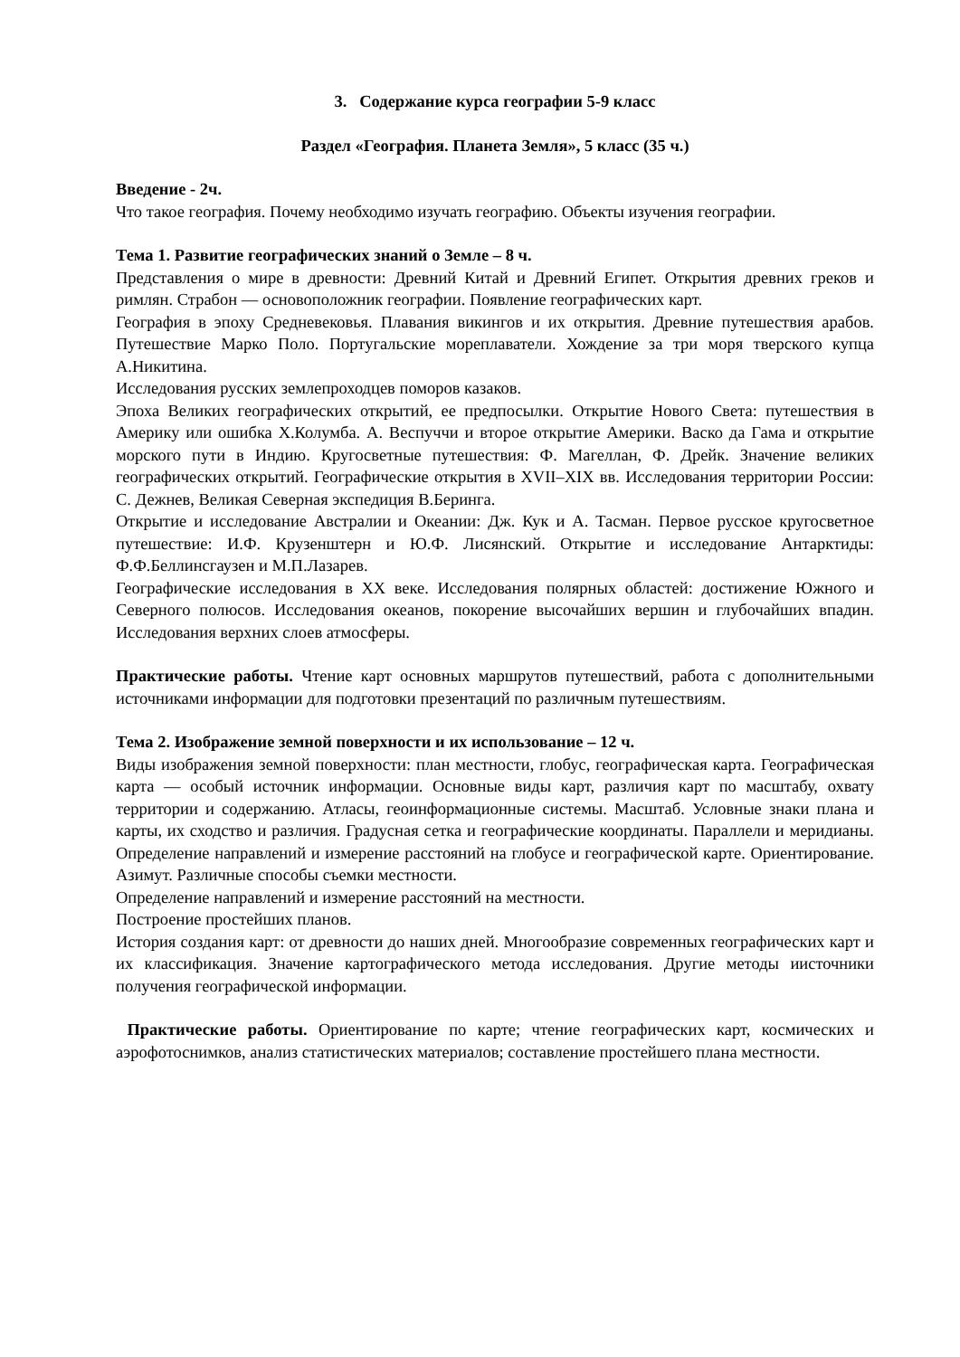3. Содержание курса географии 5-9 класс
Раздел «География. Планета Земля», 5 класс (35 ч.)
Введение - 2ч.
Что такое география. Почему необходимо изучать географию. Объекты изучения географии.
Тема 1. Развитие географических знаний о Земле – 8 ч.
Представления о мире в древности: Древний Китай и Древний Египет. Открытия древних греков и римлян. Страбон — основоположник географии. Появление географических карт.
География в эпоху Средневековья. Плавания викингов и их открытия. Древние путешествия арабов. Путешествие Марко Поло. Португальские мореплаватели. Хождение за три моря тверского купца А.Никитина.
Исследования русских землепроходцев поморов казаков.
Эпоха Великих географических открытий, ее предпосылки. Открытие Нового Света: путешествия в Америку или ошибка Х.Колумба. А. Веспуччи и второе открытие Америки. Васко да Гама и открытие морского пути в Индию. Кругосветные путешествия: Ф. Магеллан, Ф. Дрейк. Значение великих географических открытий. Географические открытия в XVII–XIX вв. Исследования территории России: С. Дежнев, Великая Северная экспедиция В.Беринга.
Открытие и исследование Австралии и Океании: Дж. Кук и А. Тасман. Первое русское кругосветное путешествие: И.Ф. Крузенштерн и Ю.Ф. Лисянский. Открытие и исследование Антарктиды: Ф.Ф.Беллинсгаузен и М.П.Лазарев.
Географические исследования в XX веке. Исследования полярных областей: достижение Южного и Северного полюсов. Исследования океанов, покорение высочайших вершин и глубочайших впадин. Исследования верхних слоев атмосферы.
Практические работы. Чтение карт основных маршрутов путешествий, работа с дополнительными источниками информации для подготовки презентаций по различным путешествиям.
Тема 2. Изображение земной поверхности и их использование – 12 ч.
Виды изображения земной поверхности: план местности, глобус, географическая карта. Географическая карта — особый источник информации. Основные виды карт, различия карт по масштабу, охвату территории и содержанию. Атласы, геоинформационные системы. Масштаб. Условные знаки плана и карты, их сходство и различия. Градусная сетка и географические координаты. Параллели и меридианы. Определение направлений и измерение расстояний на глобусе и географической карте. Ориентирование. Азимут. Различные способы съемки местности.
Определение направлений и измерение расстояний на местности.
Построение простейших планов.
История создания карт: от древности до наших дней. Многообразие современных географических карт и их классификация. Значение картографического метода исследования. Другие методы иисточники получения географической информации.
Практические работы. Ориентирование по карте; чтение географических карт, космических и аэрофотоснимков, анализ статистических материалов; составление простейшего плана местности.